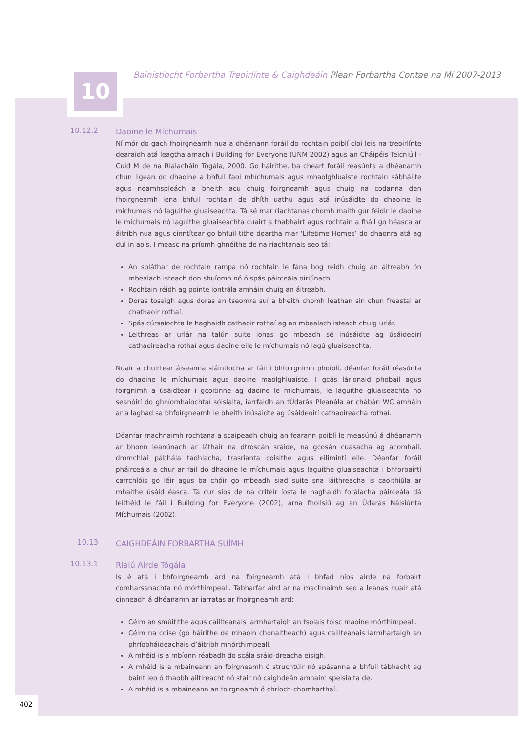10
Bainistíocht Forbartha Treoirlínte & Caighdeáin Plean Forbartha Contae na Mí 2007-2013
10.12.2
Daoine le Míchumais
Ní mór do gach fhoirgneamh nua a dhéanann foráil do rochtain poiblí cloí leis na treoirlínte dearaidh atá leagtha amach i Building for Everyone (ÚNM 2002) agus an Cháipéis Teicniúil - Cuid M de na Rialacháin Tógála, 2000. Go háirithe, ba cheart foráil réasúnta a dhéanamh chun ligean do dhaoine a bhfuil faoi mhíchumais agus mhaolghluaiste rochtain sábháilte agus neamhspleách a bheith acu chuig foirgneamh agus chuig na codanna den fhoirgneamh lena bhfuil rochtain de dhíth uathu agus atá inúsáidte do dhaoine le míchumais nó laguithe gluaiseachta. Tá sé mar riachtanas chomh maith gur féidir le daoine le míchumais nó laguithe gluaiseachta cuairt a thabhairt agus rochtain a fháil go héasca ar áitribh nua agus cinntítear go bhfuil tithe deartha mar ‘Lifetime Homes’ do dhaonra atá ag dul in aois. I measc na príomh ghnéithe de na riachtanais seo tá:
An soláthar de rochtain rampa nó rochtain le fána bog réidh chuig an áitreabh ón mbealach isteach don shuíomh nó ó spás páirceála oiriúnach.
Rochtain réidh ag pointe iontrála amháin chuig an áitreabh.
Doras tosaigh agus doras an tseomra suí a bheith chomh leathan sin chun freastal ar chathaoir rothaí.
Spás cúrsaíochta le haghaidh cathaoir rothaí ag an mbealach isteach chuig urlár.
Leithreas ar urlár na talún suite ionas go mbeadh sé inúsáidte ag úsáideoirí cathaoireacha rothaí agus daoine eile le míchumais nó lagú gluaiseachta.
Nuair a chuirtear áiseanna sláintíocha ar fáil i bhfoirgnimh phoiblí, déanfar foráil réasúnta do dhaoine le míchumais agus daoine maolghluaiste. I gcás lárionaid phobail agus foirgnimh a úsáidtear i gcoitinne ag daoine le míchumais, le laguithe gluaiseachta nó seanóirí do ghníomhaíochtaí sóisialta, iarrfaidh an tÚdarás Pleanála ar chábán WC amháin ar a laghad sa bhfoirgneamh le bheith inúsáidte ag úsáideoirí cathaoireacha rothaí.
Déanfar machnaimh rochtana a scaipeadh chuig an fearann poiblí le measúnú á dhéanamh ar bhonn leanúnach ar láthair na dtroscán sráide, na gcosán cuasacha ag acomhail, dromchlaí pábhála tadhlacha, trasrianta coisithe agus eilimintí eile. Déanfar foráil pháirceála a chur ar fail do dhaoine le míchumais agus laguithe gluaiseachta i bhforbairtí carrchlóis go léir agus ba chóir go mbeadh siad suite sna láithreacha is caoithiúla ar mhaithe úsáid éasca. Tá cur síos de na critéir íosta le haghaidh forálacha páirceála dá leithéid le fáil i Building for Everyone (2002), arna fhoilsiú ag an Údarás Náisiúnta Míchumais (2002).
10.13
CAIGHDEÁIN FORBARTHA SUÍMH
10.13.1
Rialú Airde Tógála
Is é atá i bhfoirgneamh ard na foirgneamh atá i bhfad níos airde ná forbairt comharsanachta nó mórthimpeall. Tabharfar aird ar na machnaimh seo a leanas nuair atá cinneadh á dhéanamh ar iarratas ar fhoirgneamh ard:
Céim an smúitithe agus caillteanais iarmhartaigh an tsolais toisc maoine mórthimpeall.
Céim na coise (go háirithe de mhaoin chónaitheach) agus caillteanais iarmhartaigh an phríobháideachais d’áitribh mhórthimpeall.
A mhéid is a mbíonn réabadh do scála sráid-dreacha eisigh.
A mhéid is a mbaineann an foirgneamh ó struchtúir nó spásanna a bhfuil tábhacht ag baint leo ó thaobh ailtireacht nó stair nó caighdeán amhairc speisialta de.
A mhéid is a mbaineann an foirgneamh ó chríoch-chomharthaí.
402